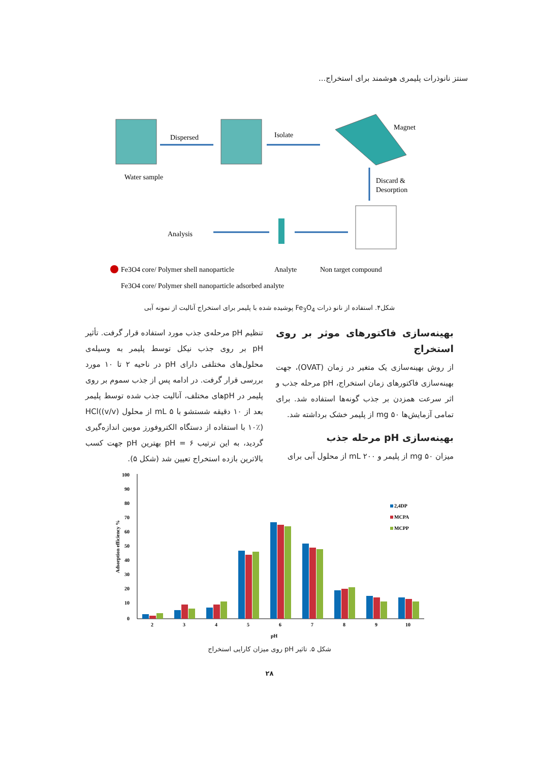سنتز نانوذرات پلیمری هوشمند برای استخراج...
Water sample
Dispersed
Isolate
Magnet
Discard &
Desorption
Analysis
Fe3O4 core/ Polymer shell nanoparticle
Analyte
Non target compound
Fe3O4 core/ Polymer shell nanoparticle adsorbed analyte
شکل۴. استفاده از نانو ذرات Fe<sub>3</sub>O<sub>4</sub> پوشیده شده با پلیمر برای استخراج آنالیت از نمونه آبی
بهینه‌سازی فاکتورهای موثر بر روی استخراج
از روش بهینه‌سازی یک متغیر در زمان (OVAT)، جهت بهینه‌سازی فاکتورهای زمان استخراج، pH مرحله جذب و اثر سرعت همزدن بر جذب گونه‌ها استفاده شد. برای تمامی آزمایش‌ها ۵۰ mg از پلیمر خشک برداشته شد.
بهینه‌سازی pH مرحله جذب
میزان ۵۰ mg از پلیمر و ۲۰۰ mL از محلول آبی برای
تنظیم pH مرحله‌ی جذب مورد استفاده قرار گرفت. تأثیر pH بر روی جذب نیکل توسط پلیمر به وسیله‌ی محلول‌های مختلفی دارای pH در ناحیه ۲ تا ۱۰ مورد بررسی قرار گرفت. در ادامه پس از جذب سموم بر روی پلیمر در pHهای مختلف، آنالیت جذب شده توسط پلیمر بعد از ۱۰ دقیقه شستشو با ۵ mL از محلول HCl((v/v) ۱۰٪) با استفاده از دستگاه الکتروفورز موبین اندازه‌گیری گردید، به این ترتیب pH = ۶ بهترین pH جهت کسب بالاترین بازده استخراج تعیین شد (شکل ۵).
100
90
80
70
60
50
40
30
20
10
0
Adsorption efficiency %
2
3
4
5
6
7
8
9
10
pH
2,4DP
MCPA
MCPP
شکل ۵. تاثیر pH روی میزان کارایی استخراج
۲۸